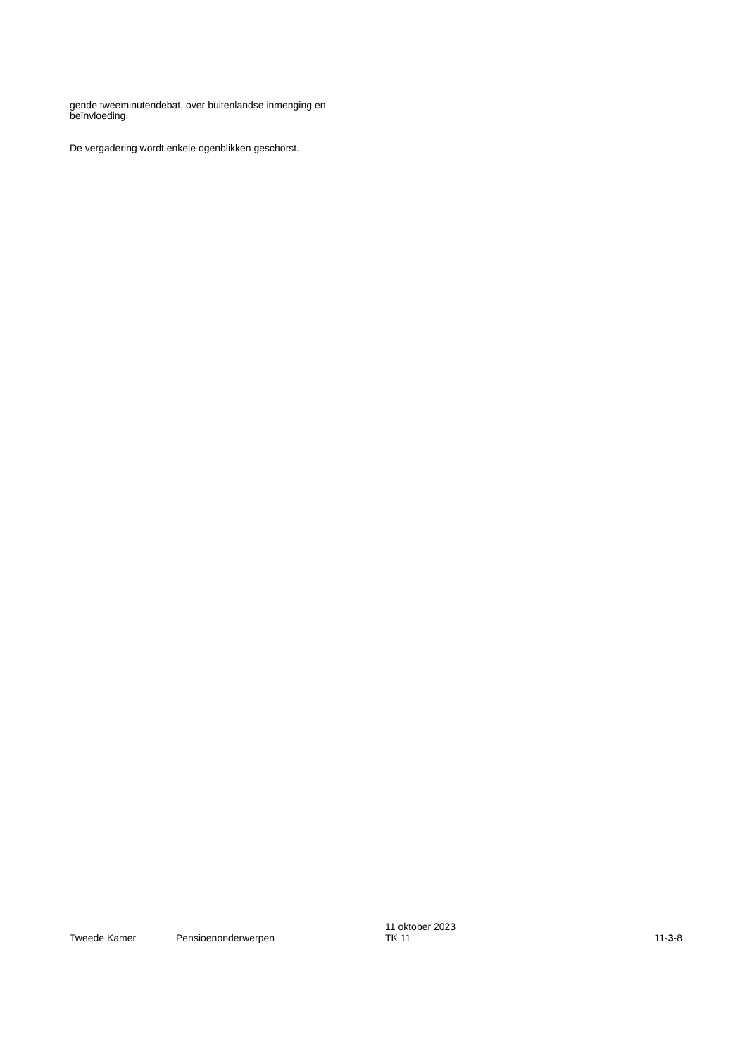gende tweeminutendebat, over buitenlandse inmenging en beïnvloeding.
De vergadering wordt enkele ogenblikken geschorst.
Tweede Kamer
Pensioenonderwerpen
11 oktober 2023
TK 11
11-3-8